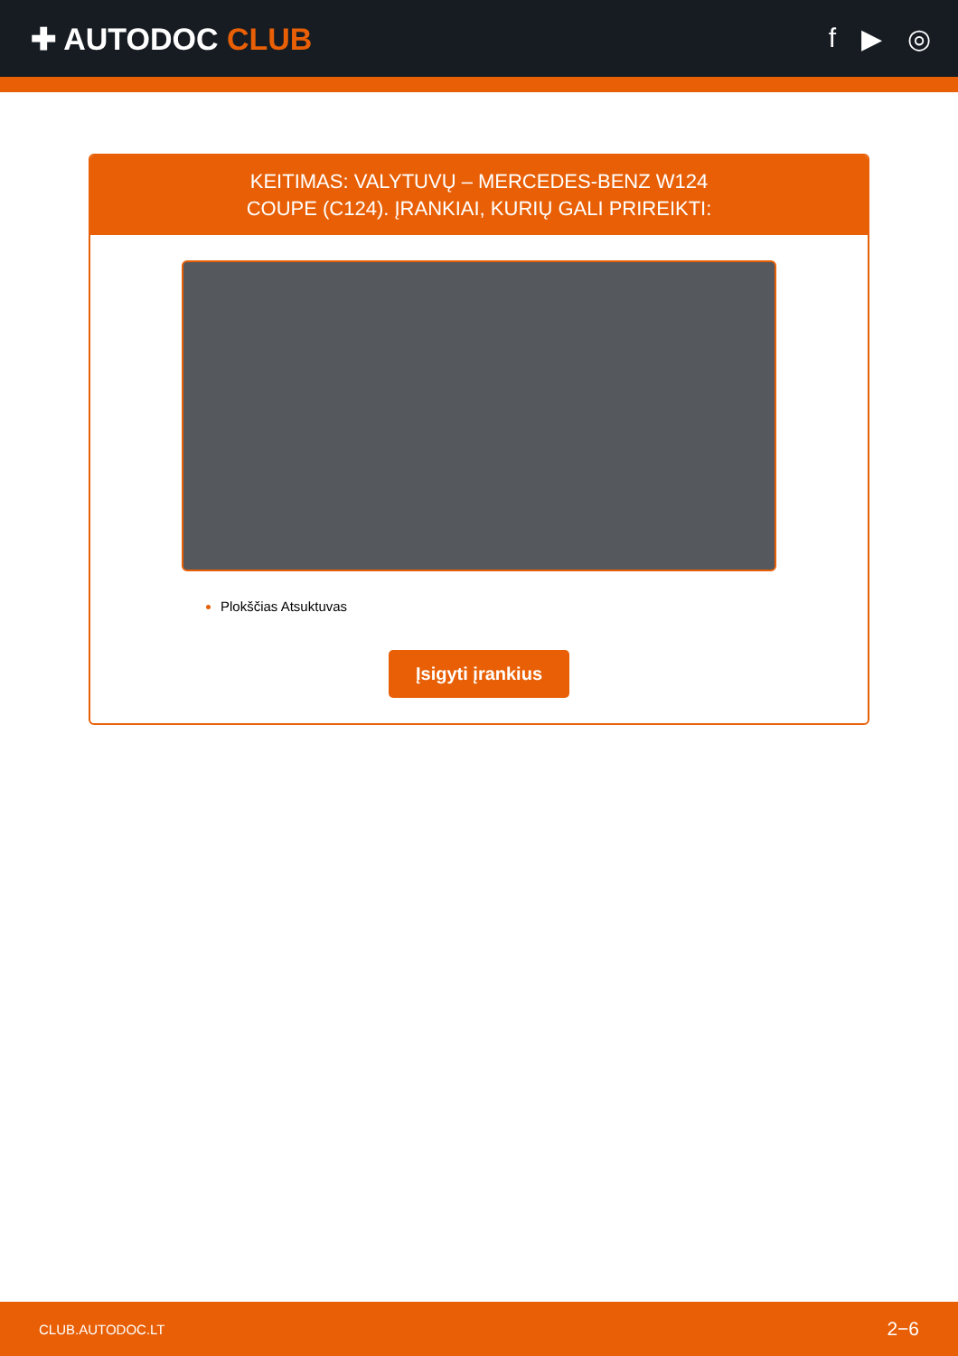✚ AUTODOC CLUB f ▶ ◎
KEITIMAS: VALYTUVŲ – MERCEDES-BENZ W124
COUPE (C124). ĮRANKIAI, KURIŲ GALI PRIREIKTI:
Plokščias Atsuktuvas
Įsigyti įrankius
CLUB.AUTODOC.LT 2−6